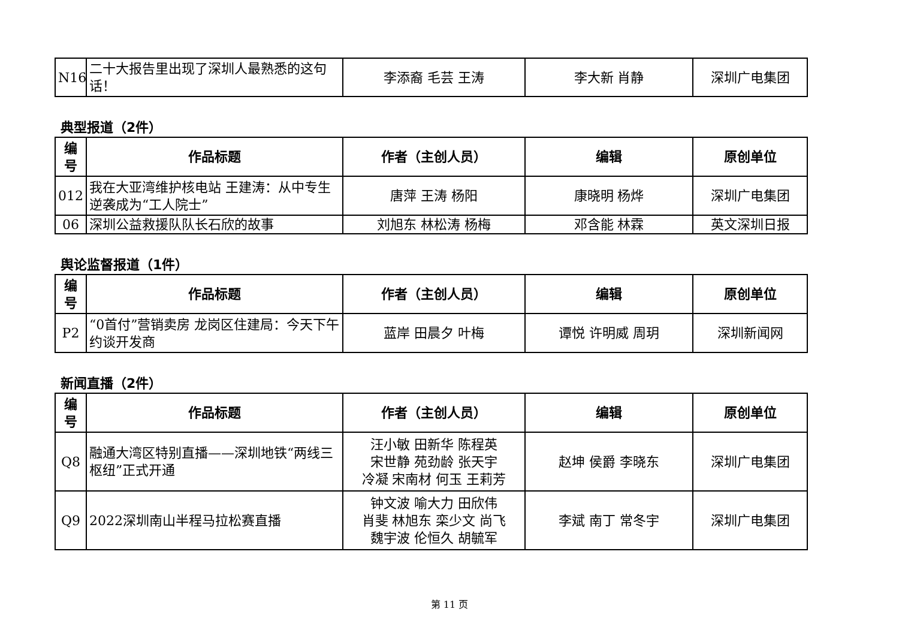| N16 | 二十大报告里出现了深圳人最熟悉的这句话！ | 李添裔 毛芸 王涛 | 李大新 肖静 | 深圳广电集团 |
典型报道（2件）
| 编号 | 作品标题 | 作者（主创人员） | 编辑 | 原创单位 |
| --- | --- | --- | --- | --- |
| 012 | 我在大亚湾维护核电站 王建涛：从中专生逆袭成为“工人院士” | 唐萍 王涛 杨阳 | 康晓明 杨烨 | 深圳广电集团 |
| 06 | 深圳公益救援队队长石欣的故事 | 刘旭东 林松涛 杨梅 | 邓含能 林霖 | 英文深圳日报 |
舆论监督报道（1件）
| 编号 | 作品标题 | 作者（主创人员） | 编辑 | 原创单位 |
| --- | --- | --- | --- | --- |
| P2 | “0首付”营销卖房 龙岗区住建局：今天下午约谈开发商 | 蓝岸 田晨夕 叶梅 | 谭悦 许明威 周玥 | 深圳新闻网 |
新闻直播（2件）
| 编号 | 作品标题 | 作者（主创人员） | 编辑 | 原创单位 |
| --- | --- | --- | --- | --- |
| Q8 | 融通大湾区特别直播——深圳地铁“两线三枢纽”正式开通 | 汪小敏 田新华 陈程英 宋世静 苑劲龄 张天宇 冷凝 宋南材 何玉 王莉芳 | 赵坤 侯爵 李晓东 | 深圳广电集团 |
| Q9 | 2022深圳南山半程马拉松赛直播 | 钟文波 喻大力 田欣伟 肖斐 林旭东 栾少文 尚飞 魏宇波 伦恒久 胡毓军 | 李斌 南丁 常冬宇 | 深圳广电集团 |
第 11 页